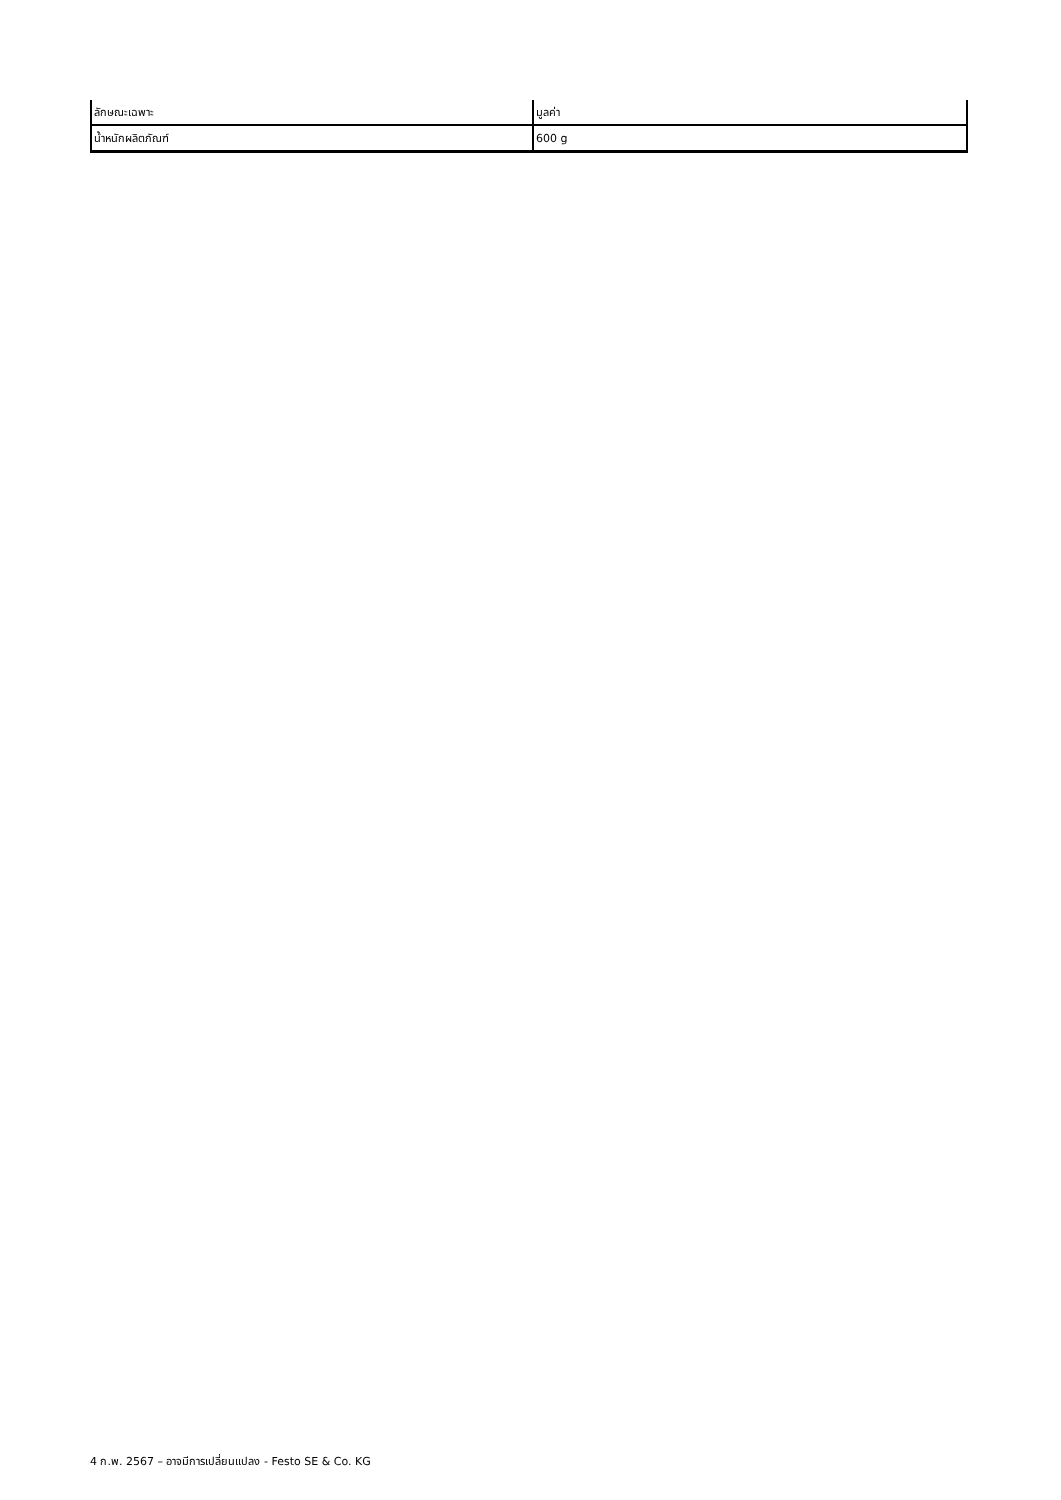| ลักษณะเฉพาะ | มูลค่า |
| --- | --- |
| น้ำหนักผลิตภัณฑ์ | 600 g |
4 ก.พ. 2567 – อาจมีการเปลี่ยนแปลง - Festo SE & Co. KG